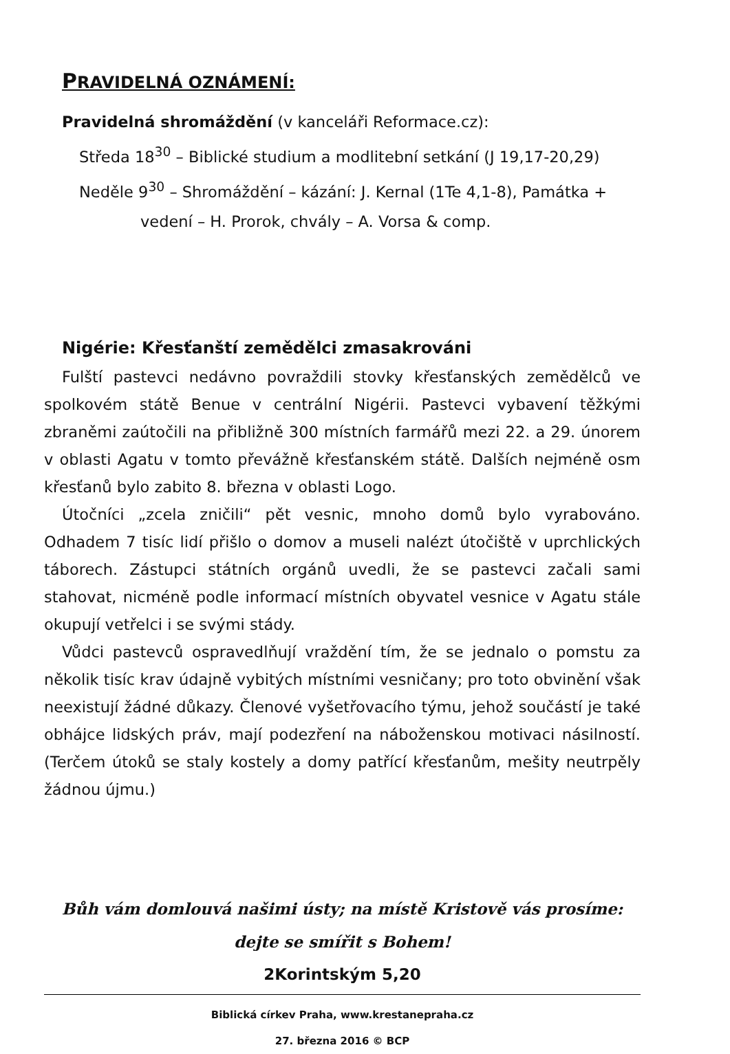PRAVIDELNÁ OZNÁMENÍ:
Pravidelná shromáždění (v kanceláři Reformace.cz):
Středa 18<sup>30</sup> – Biblické studium a modlitební setkání (J 19,17-20,29)
Neděle 9<sup>30</sup> – Shromáždění – kázání: J. Kernal (1Te 4,1-8), Památka +
vedení – H. Prorok, chvály – A. Vorsa & comp.
Nigérie: Křesťanští zemědělci zmasakrováni
Fulští pastevci nedávno povraždili stovky křesťanských zemědělců ve spolkovém státě Benue v centrální Nigérii. Pastevci vybavení těžkými zbraněmi zaútočili na přibližně 300 místních farmářů mezi 22. a 29. únorem v oblasti Agatu v tomto převážně křesťanském státě. Dalších nejméně osm křesťanů bylo zabito 8. března v oblasti Logo.
Útočníci „zcela zničili“ pět vesnic, mnoho domů bylo vyrabováno. Odhadem 7 tisíc lidí přišlo o domov a museli nalézt útočiště v uprchlických táborech. Zástupci státních orgánů uvedli, že se pastevci začali sami stahovat, nicméně podle informací místních obyvatel vesnice v Agatu stále okupují vetřelci i se svými stády.
Vůdci pastevců ospravedlňují vraždění tím, že se jednalo o pomstu za několik tisíc krav údajně vybitých místními vesničany; pro toto obvinění však neexistují žádné důkazy. Členové vyšetřovacího týmu, jehož součástí je také obhájce lidských práv, mají podezření na náboženskou motivaci násilností. (Terčem útoků se staly kostely a domy patřící křesťanům, mešity neutrpěly žádnou újmu.)
Bůh vám domlouvá našimi ústy; na místě Kristově vás prosíme:
dejte se smířit s Bohem!
2Korintským 5,20
Biblická církev Praha, www.krestanepraha.cz
27. března 2016 © BCP